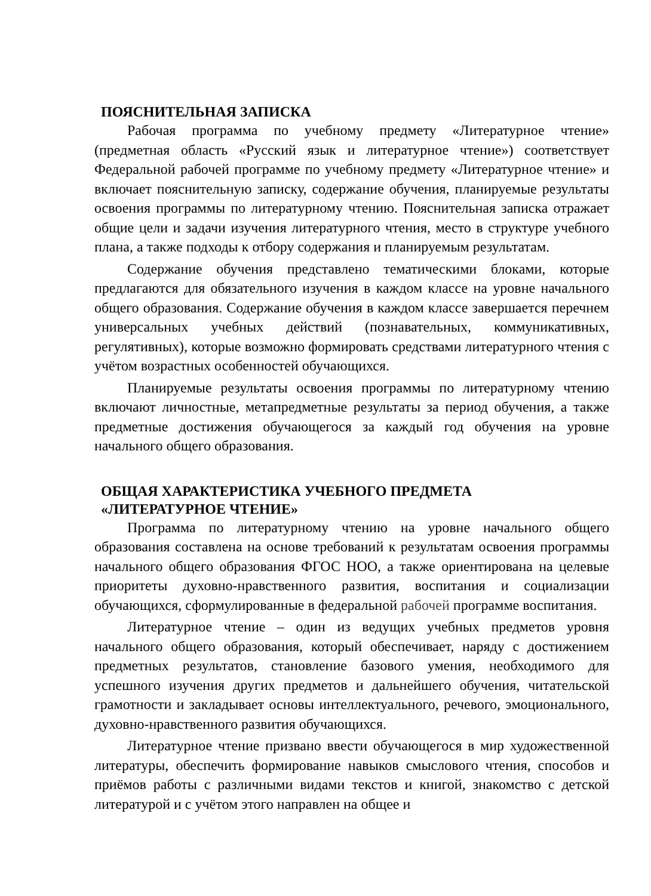ПОЯСНИТЕЛЬНАЯ ЗАПИСКА
Рабочая программа по учебному предмету «Литературное чтение» (предметная область «Русский язык и литературное чтение») соответствует Федеральной рабочей программе по учебному предмету «Литературное чтение» и включает пояснительную записку, содержание обучения, планируемые результаты освоения программы по литературному чтению. Пояснительная записка отражает общие цели и задачи изучения литературного чтения, место в структуре учебного плана, а также подходы к отбору содержания и планируемым результатам.
Содержание обучения представлено тематическими блоками, которые предлагаются для обязательного изучения в каждом классе на уровне начального общего образования. Содержание обучения в каждом классе завершается перечнем универсальных учебных действий (познавательных, коммуникативных, регулятивных), которые возможно формировать средствами литературного чтения с учётом возрастных особенностей обучающихся.
Планируемые результаты освоения программы по литературному чтению включают личностные, метапредметные результаты за период обучения, а также предметные достижения обучающегося за каждый год обучения на уровне начального общего образования.
ОБЩАЯ ХАРАКТЕРИСТИКА УЧЕБНОГО ПРЕДМЕТА
«ЛИТЕРАТУРНОЕ ЧТЕНИЕ»
Программа по литературному чтению на уровне начального общего образования составлена на основе требований к результатам освоения программы начального общего образования ФГОС НОО, а также ориентирована на целевые приоритеты духовно-нравственного развития, воспитания и социализации обучающихся, сформулированные в федеральной рабочей программе воспитания.
Литературное чтение – один из ведущих учебных предметов уровня начального общего образования, который обеспечивает, наряду с достижением предметных результатов, становление базового умения, необходимого для успешного изучения других предметов и дальнейшего обучения, читательской грамотности и закладывает основы интеллектуального, речевого, эмоционального, духовно-нравственного развития обучающихся.
Литературное чтение призвано ввести обучающегося в мир художественной литературы, обеспечить формирование навыков смыслового чтения, способов и приёмов работы с различными видами текстов и книгой, знакомство с детской литературой и с учётом этого направлен на общее и